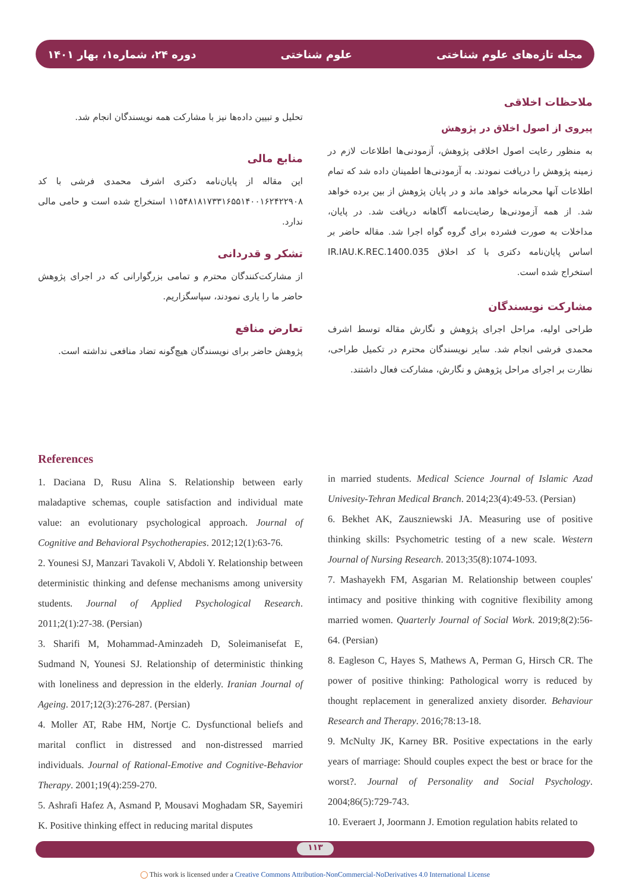دوره ۲۴، شماره۱، بهار ۱۴۰۱ علوم شناختی مجله تازه‌های علوم شناختی
ملاحظات اخلاقی
پیروی از اصول اخلاق در پژوهش
به منظور رعایت اصول اخلاقی پژوهش، آزمودنی‌ها اطلاعات لازم در زمینه پژوهش را دریافت نمودند. به آزمودنی‌ها اطمینان داده شد که تمام اطلاعات آنها محرمانه خواهد ماند و در پایان پژوهش از بین برده خواهد شد. از همه آزمودنی‌ها رضایت‌نامه آگاهانه دریافت شد. در پایان، مداخلات به صورت فشرده برای گروه گواه اجرا شد. مقاله حاضر بر اساس پایان‌نامه دکتری با کد اخلاق IR.IAU.K.REC.1400.035 استخراج شده است.
مشارکت نویسندگان
طراحی اولیه، مراحل اجرای پژوهش و نگارش مقاله توسط اشرف محمدی فرشی انجام شد. سایر نویسندگان محترم در تکمیل طراحی، نظارت بر اجرای مراحل پژوهش و نگارش، مشارکت فعال داشتند.
تحلیل و تبیین داده‌ها نیز با مشارکت همه نویسندگان انجام شد.
منابع مالی
این مقاله از پایان‌نامه دکتری اشرف محمدی فرشی با کد ۱۱۵۴۸۱۸۱۷۳۳۱۶۵۵۱۴۰۰۱۶۲۴۲۲۹۰۸ استخراج شده است و حامی مالی ندارد.
تشکر و قدردانی
از مشارکت‌کنندگان محترم و تمامی بزرگوارانی که در اجرای پژوهش حاضر ما را یاری نمودند، سپاسگزاریم.
تعارض منافع
پژوهش حاضر برای نویسندگان هیچ‌گونه تضاد منافعی نداشته است.
References
1. Daciana D, Rusu Alina S. Relationship between early maladaptive schemas, couple satisfaction and individual mate value: an evolutionary psychological approach. Journal of Cognitive and Behavioral Psychotherapies. 2012;12(1):63-76.
2. Younesi SJ, Manzari Tavakoli V, Abdoli Y. Relationship between deterministic thinking and defense mechanisms among university students. Journal of Applied Psychological Research. 2011;2(1):27-38. (Persian)
3. Sharifi M, Mohammad-Aminzadeh D, Soleimanisefat E, Sudmand N, Younesi SJ. Relationship of deterministic thinking with loneliness and depression in the elderly. Iranian Journal of Ageing. 2017;12(3):276-287. (Persian)
4. Moller AT, Rabe HM, Nortje C. Dysfunctional beliefs and marital conflict in distressed and non-distressed married individuals. Journal of Rational-Emotive and Cognitive-Behavior Therapy. 2001;19(4):259-270.
5. Ashrafi Hafez A, Asmand P, Mousavi Moghadam SR, Sayemiri K. Positive thinking effect in reducing marital disputes
in married students. Medical Science Journal of Islamic Azad Univesity-Tehran Medical Branch. 2014;23(4):49-53. (Persian)
6. Bekhet AK, Zauszniewski JA. Measuring use of positive thinking skills: Psychometric testing of a new scale. Western Journal of Nursing Research. 2013;35(8):1074-1093.
7. Mashayekh FM, Asgarian M. Relationship between couples' intimacy and positive thinking with cognitive flexibility among married women. Quarterly Journal of Social Work. 2019;8(2):56-64. (Persian)
8. Eagleson C, Hayes S, Mathews A, Perman G, Hirsch CR. The power of positive thinking: Pathological worry is reduced by thought replacement in generalized anxiety disorder. Behaviour Research and Therapy. 2016;78:13-18.
9. McNulty JK, Karney BR. Positive expectations in the early years of marriage: Should couples expect the best or brace for the worst?. Journal of Personality and Social Psychology. 2004;86(5):729-743.
10. Everaert J, Joormann J. Emotion regulation habits related to
۱۱۳
◯ This work is licensed under a Creative Commons Attribution-NonCommercial-NoDerivatives 4.0 International License